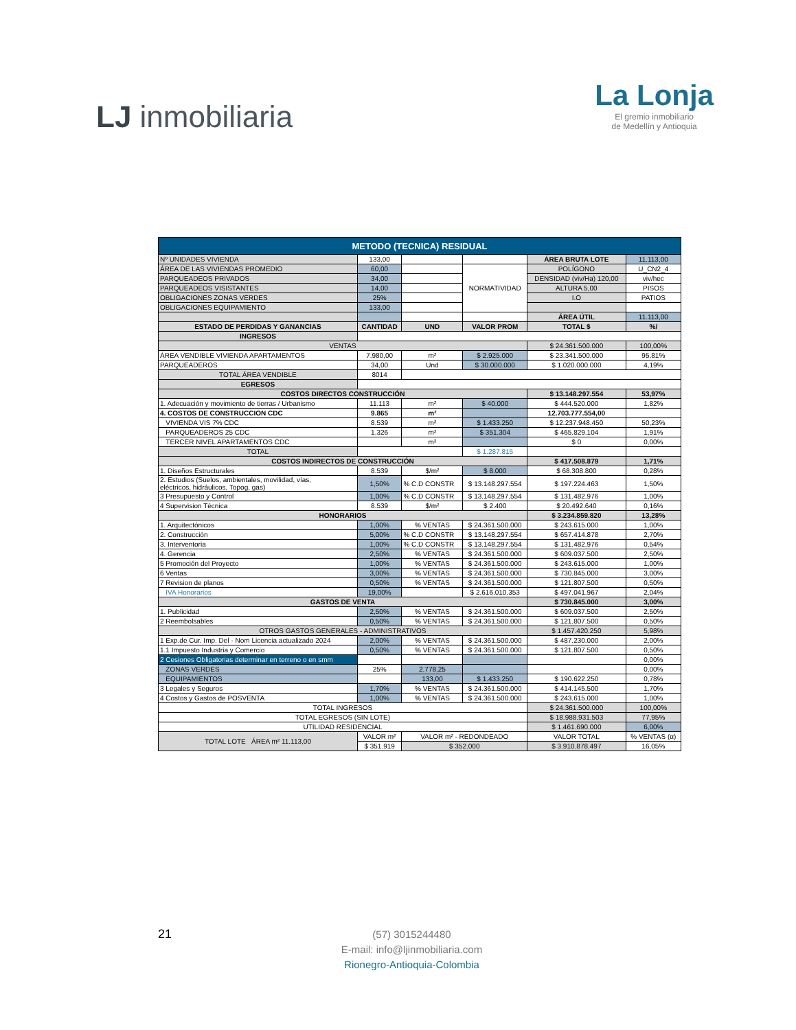LJ inmobiliaria
La Lonja
El gremio inmobiliario
de Medellín y Antioquia
| METODO (TECNICA) RESIDUAL | | | | | |
| Nº UNIDADES VIVIENDA | 133,00 | | | ÁREA BRUTA LOTE | 11.113,00 |
| ÁREA DE LAS VIVIENDAS PROMEDIO | 60,00 | | NORMATIVIDAD | POLÍGONO | U_CN2_4 |
| PARQUEADEOS PRIVADOS | 34,00 | | | DENSIDAD (viv/Ha) 120,00 | viv/hec |
| PARQUEADEOS VISISTANTES | 14,00 | | | ALTURA 5,00 | PISOS |
| OBLIGACIONES ZONAS VERDES | 25% | | | I.O | PATIOS |
| OBLIGACIONES EQUIPAMIENTO | 133,00 | | | | |
| | | | | ÁREA ÚTIL | 11.113,00 |
| ESTADO DE PERDIDAS Y GANANCIAS | CANTIDAD | UND | VALOR PROM | TOTAL $ | %/ |
| INGRESOS | | | | | |
| VENTAS | | | | $ 24.361.500.000 | 100,00% |
| ÁREA VENDIBLE VIVIENDA APARTAMENTOS | 7.980,00 | m² | $ 2.925.000 | $ 23.341.500.000 | 95,81% |
| PARQUEADEROS | 34,00 | Und | $ 30.000.000 | $ 1.020.000.000 | 4,19% |
| TOTAL ÁREA VENDIBLE | 8014 | | | | |
| EGRESOS | | | | | |
| COSTOS DIRECTOS CONSTRUCCIÓN | | | | $ 13.148.297.554 | 53,97% |
| 1. Adecuación y movimiento de tierras / Urbanismo | 11.113 | m² | $ 40.000 | $ 444.520.000 | 1,82% |
| 4. COSTOS DE CONSTRUCCION CDC | 9.865 | m² | | 12.703.777.554,00 | |
| VIVIENDA VIS 7% CDC | 8.539 | m² | $ 1.433.250 | $ 12.237.948.450 | 50,23% |
| PARQUEADEROS 25 CDC | 1.326 | m² | $ 351.304 | $ 465.829.104 | 1,91% |
| TERCER NIVEL APARTAMENTOS CDC | | m² | | $ 0 | 0,00% |
| TOTAL | | | $ 1.287.815 | | |
| COSTOS INDIRECTOS DE CONSTRUCCIÓN | | | | $ 417.508.879 | 1,71% |
| 1. Diseños Estructurales | 8.539 | $/m² | $ 8.000 | $ 68.308.800 | 0,28% |
| 2. Estudios (Suelos, ambientales, movilidad, vías, eléctricos, hidráulicos, Topog, gas) | 1,50% | % C.D CONSTR | $ 13.148.297.554 | $ 197.224.463 | 1,50% |
| 3 Presupuesto y Control | 1,00% | % C.D CONSTR | $ 13.148.297.554 | $ 131.482.976 | 1,00% |
| 4 Supervision Técnica | 8.539 | $/m² | $ 2.400 | $ 20.492.640 | 0,16% |
| HONORARIOS | | | | $ 3.234.859.820 | 13,28% |
| 1. Arquitectónicos | 1,00% | % VENTAS | $ 24.361.500.000 | $ 243.615.000 | 1,00% |
| 2. Construcción | 5,00% | % C.D CONSTR | $ 13.148.297.554 | $ 657.414.878 | 2,70% |
| 3. Interventoria | 1,00% | % C.D CONSTR | $ 13.148.297.554 | $ 131.482.976 | 0,54% |
| 4. Gerencia | 2,50% | % VENTAS | $ 24.361.500.000 | $ 609.037.500 | 2,50% |
| 5 Promoción del Proyecto | 1,00% | % VENTAS | $ 24.361.500.000 | $ 243.615.000 | 1,00% |
| 6 Ventas | 3,00% | % VENTAS | $ 24.361.500.000 | $ 730.845.000 | 3,00% |
| 7 Revision de planos | 0,50% | % VENTAS | $ 24.361.500.000 | $ 121.807.500 | 0,50% |
| IVA Honorarios | 19,00% | | $ 2.616.010.353 | $ 497.041.967 | 2,04% |
| GASTOS DE VENTA | | | | $ 730.845.000 | 3,00% |
| 1. Publicidad | 2,50% | % VENTAS | $ 24.361.500.000 | $ 609.037.500 | 2,50% |
| 2 Reembolsables | 0,50% | % VENTAS | $ 24.361.500.000 | $ 121.807.500 | 0,50% |
| OTROS GASTOS GENERALES - ADMINISTRATIVOS | | | | $ 1.457.420.250 | 5,98% |
| 1 Exp.de Cur. Imp. Del - Nom Licencia actualizado 2024 | 2,00% | % VENTAS | $ 24.361.500.000 | $ 487.230.000 | 2,00% |
| 1.1 Impuesto Industria y Comercio | 0,50% | % VENTAS | $ 24.361.500.000 | $ 121.807.500 | 0,50% |
| 2 Cesiones Obligatorias determinar en terreno o en smm | | | | | 0,00% |
| ZONAS VERDES | 25% | 2.778,25 | | | 0,00% |
| EQUIPAMIENTOS | | 133,00 | $ 1.433.250 | $ 190.622.250 | 0,78% |
| 3 Legales y Seguros | 1,70% | % VENTAS | $ 24.361.500.000 | $ 414.145.500 | 1,70% |
| 4 Costos y Gastos de POSVENTA | 1,00% | % VENTAS | $ 24.361.500.000 | $ 243.615.000 | 1,00% |
| TOTAL INGRESOS | | | | $ 24.361.500.000 | 100,00% |
| TOTAL EGRESOS (SIN LOTE) | | | | $ 18.988.931.503 | 77,95% |
| UTILIDAD RESIDENCIAL | | | | $ 1.461.690.000 | 6,00% |
| TOTAL LOTE ÁREA m² 11.113,00 | VALOR m² | VALOR m² - REDONDEADO | | VALOR TOTAL | % VENTAS (α) |
| | $ 351.919 | $ 352.000 | | $ 3.910.878.497 | 16,05% |
21
(57) 3015244480
E-mail: info@ljinmobiliaria.com
Rionegro-Antioquia-Colombia